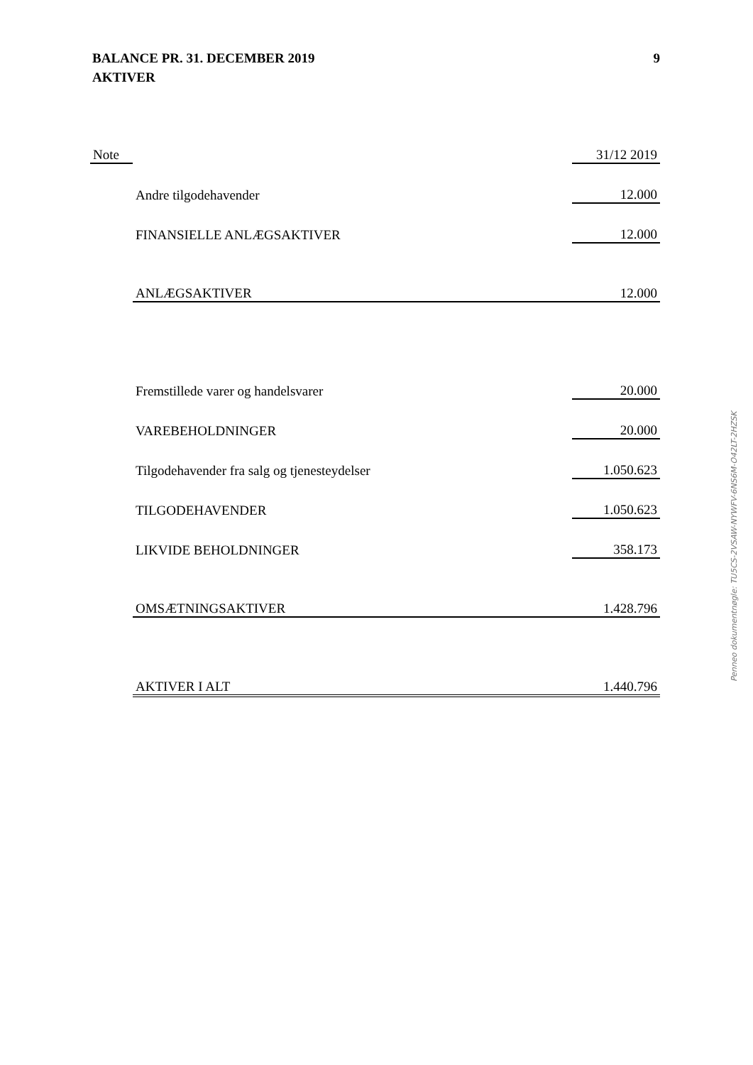BALANCE PR. 31. DECEMBER 2019
AKTIVER
9
| Note | | 31/12 2019 |
| | Andre tilgodehavender | 12.000 |
| | FINANSIELLE ANLÆGSAKTIVER | 12.000 |
| | ANLÆGSAKTIVER | 12.000 |
| | Fremstillede varer og handelsvarer | 20.000 |
| | VAREBEHOLDNINGER | 20.000 |
| | Tilgodehavender fra salg og tjenesteydelser | 1.050.623 |
| | TILGODEHAVENDER | 1.050.623 |
| | LIKVIDE BEHOLDNINGER | 358.173 |
| | OMSÆTNINGSAKTIVER | 1.428.796 |
| | AKTIVER I ALT | 1.440.796 |
Penneo dokumentnøgle: TU5CS-2VSAW-NYWFV-6NS6M-O42LT-2HZSK